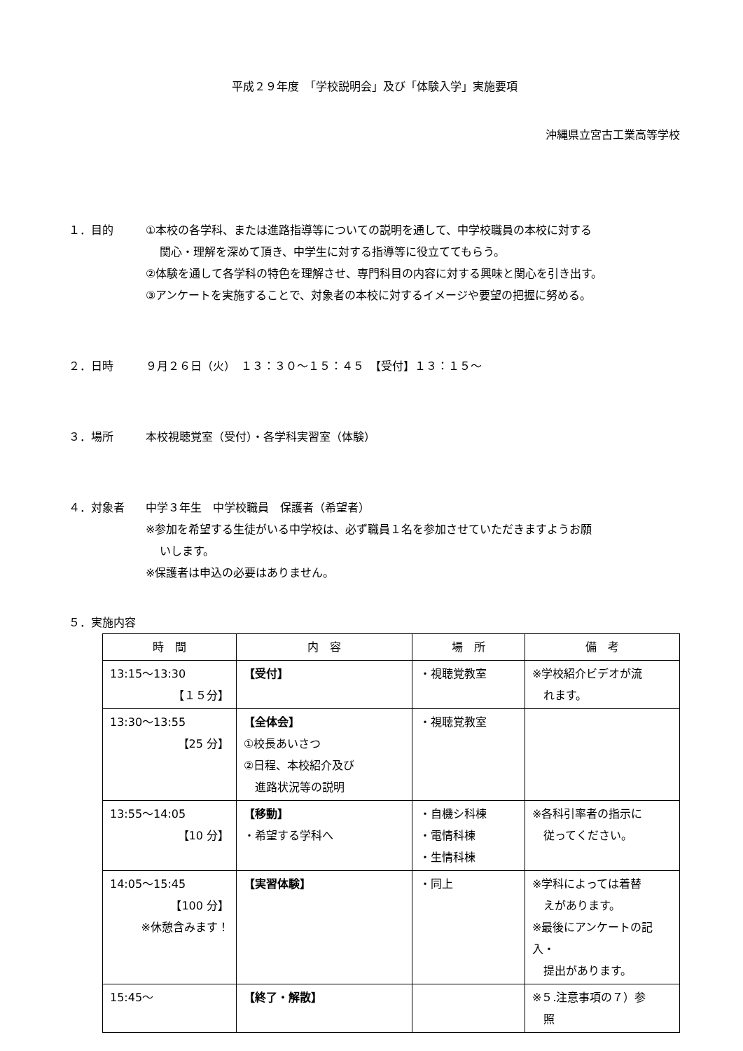平成２９年度　「学校説明会」及び「体験入学」実施要項
沖縄県立宮古工業高等学校
１．目的 ①本校の各学科、または進路指導等についての説明を通して、中学校職員の本校に対する
関心・理解を深めて頂き、中学生に対する指導等に役立ててもらう。
②体験を通して各学科の特色を理解させ、専門科目の内容に対する興味と関心を引き出す。
③アンケートを実施することで、対象者の本校に対するイメージや要望の把握に努める。
２．日時 ９月２６日（火）　１３：３０～１５：４５　【受付】１３：１５～
３．場所 本校視聴覚室（受付）・各学科実習室（体験）
４．対象者 中学３年生　中学校職員　保護者（希望者）
※参加を希望する生徒がいる中学校は、必ず職員１名を参加させていただきますようお願
いします。
※保護者は申込の必要はありません。
５．実施内容
| 時 間 | 内 容 | 場 所 | 備 考 |
| --- | --- | --- | --- |
| 13:15～13:30 【１５分】 | 【受付】 | ・視聴覚教室 | ※学校紹介ビデオが流 れます。 |
| 13:30～13:55 【25 分】 | 【全体会】 ①校長あいさつ ②日程、本校紹介及び 進路状況等の説明 | ・視聴覚教室 | |
| 13:55～14:05 【10 分】 | 【移動】 ・希望する学科へ | ・自機シ科棟 ・電情科棟 ・生情科棟 | ※各科引率者の指示に 従ってください。 |
| 14:05～15:45 【100 分】 ※休憩含みます！ | 【実習体験】 | ・同上 | ※学科によっては着替 えがあります。 ※最後にアンケートの記入・ 提出があります。 |
| 15:45～ | 【終了・解散】 | | ※５.注意事項の７）参 照 |